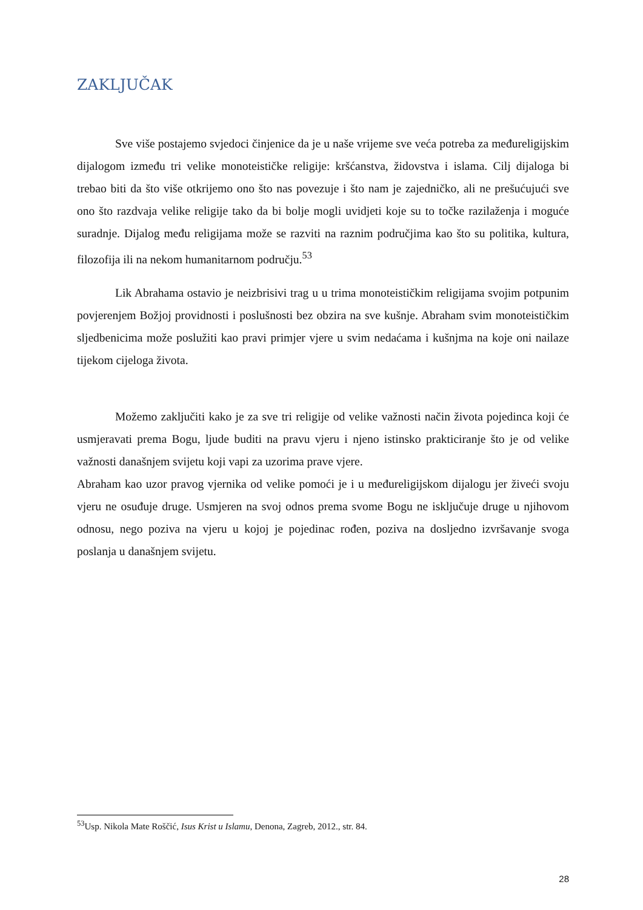ZAKLJUČAK
Sve više postajemo svjedoci činjenice da je u naše vrijeme sve veća potreba za međureligijskim dijalogom između tri velike monoteističke religije: kršćanstva, židovstva i islama. Cilj dijaloga bi trebao biti da što više otkrijemo ono što nas povezuje i što nam je zajedničko, ali ne prešućujući sve ono što razdvaja velike religije tako da bi bolje mogli uvidjeti koje su to točke razilaženja i moguće suradnje. Dijalog među religijama može se razviti na raznim područjima kao što su politika, kultura, filozofija ili na nekom humanitarnom području.<sup>53</sup>
Lik Abrahama ostavio je neizbrisivi trag u u trima monoteističkim religijama svojim potpunim povjerenjem Božjoj providnosti i poslušnosti bez obzira na sve kušnje. Abraham svim monoteističkim sljedbenicima može poslužiti kao pravi primjer vjere u svim nedaćama i kušnjma na koje oni nailaze tijekom cijeloga života.
Možemo zaključiti kako je za sve tri religije od velike važnosti način života pojedinca koji će usmjeravati prema Bogu, ljude buditi na pravu vjeru i njeno istinsko prakticiranje što je od velike važnosti današnjem svijetu koji vapi za uzorima prave vjere.
Abraham kao uzor pravog vjernika od velike pomoći je i u međureligijskom dijalogu jer živeći svoju vjeru ne osuđuje druge. Usmjeren na svoj odnos prema svome Bogu ne isključuje druge u njihovom odnosu, nego poziva na vjeru u kojoj je pojedinac rođen, poziva na dosljedno izvršavanje svoga poslanja u današnjem svijetu.
<sup>53</sup> Usp. Nikola Mate Roščić, Isus Krist u Islamu, Denona, Zagreb, 2012., str. 84.
28